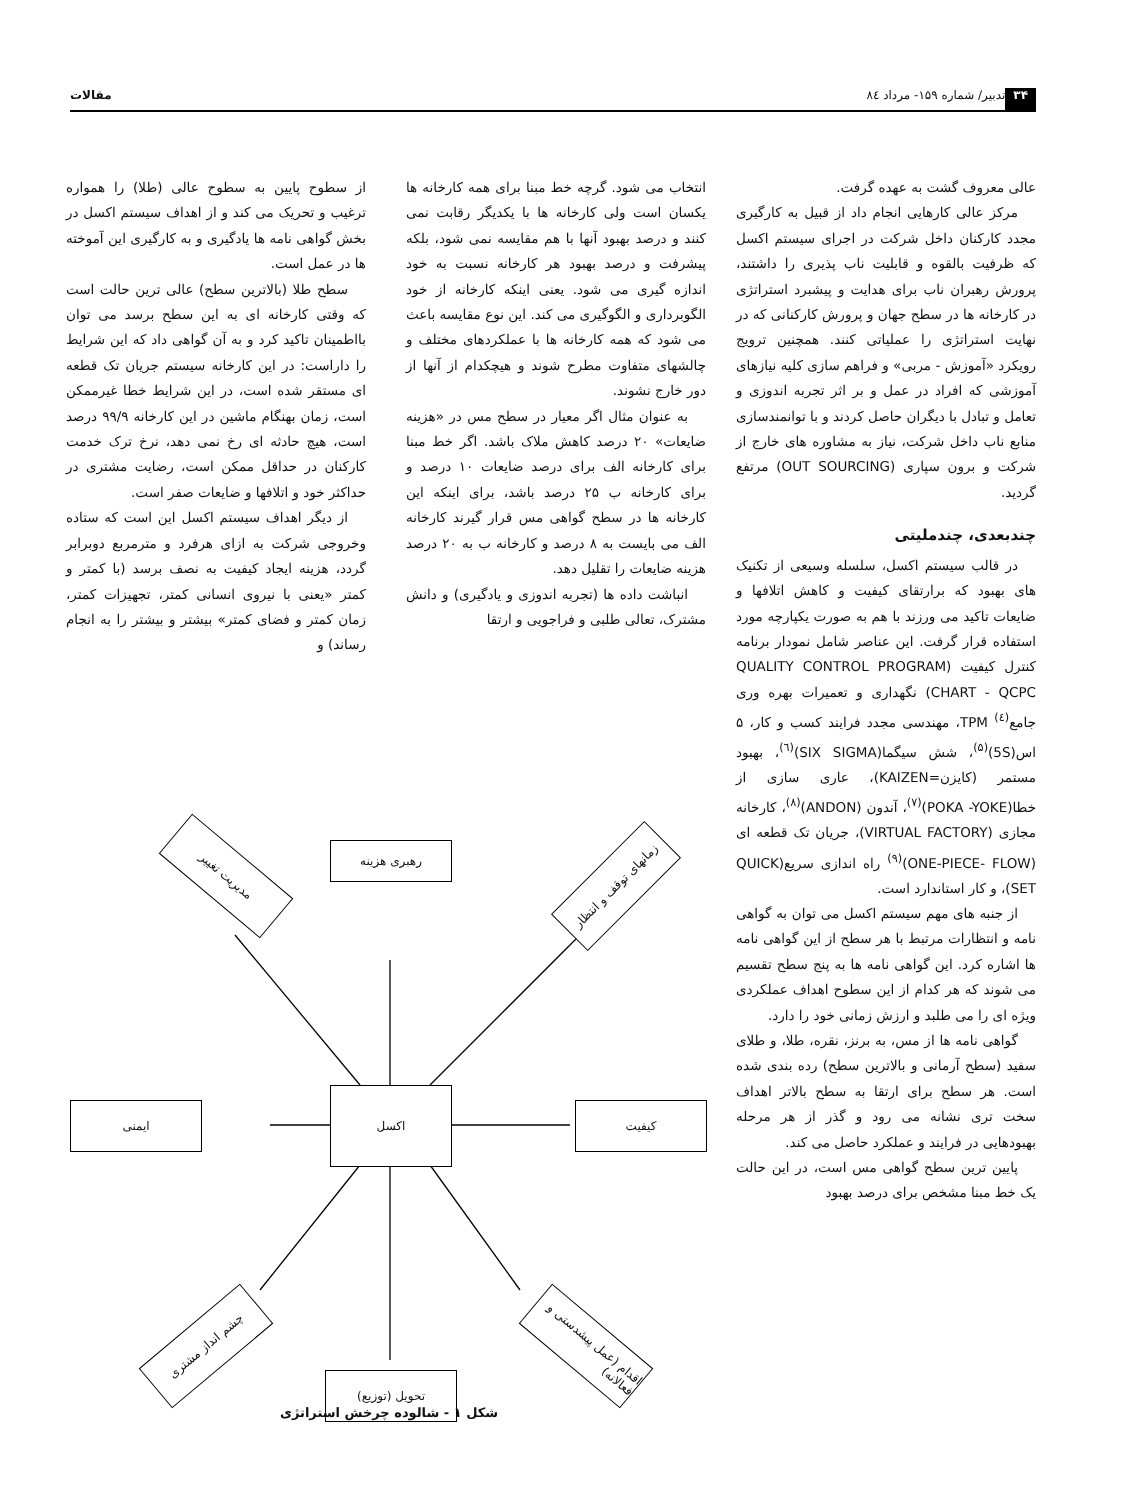۳۴ تدبیر/ شماره ۱۵۹- مرداد ۸٤ مقالات
عالی معروف گشت به عهده گرفت.
مرکز عالی کارهایی انجام داد از قبیل به کارگیری مجدد کارکنان داخل شرکت در اجرای سیستم اکسل که ظرفیت بالقوه و قابلیت ناب پذیری را داشتند، پرورش رهبران ناب برای هدایت و پیشبرد استراتژی در کارخانه ها در سطح جهان و پرورش کارکنانی که در نهایت استراتژی را عملیاتی کنند. همچنین ترویج رویکرد «آموزش - مربی» و فراهم سازی کلیه نیازهای آموزشی که افراد در عمل و بر اثر تجربه اندوزی و تعامل و تبادل با دیگران حاصل کردند و با توانمندسازی منابع ناب داخل شرکت، نیاز به مشاوره های خارج از شرکت و برون سپاری (OUT SOURCING) مرتفع گردید.
چندبعدی، چندملیتی
در قالب سیستم اکسل، سلسله وسیعی از تکنیک های بهبود که برارتقای کیفیت و کاهش اتلافها و ضایعات تاکید می ورزند با هم به صورت یکپارچه مورد استفاده قرار گرفت. این عناصر شامل نمودار برنامه کنترل کیفیت (QUALITY CONTROL PROGRAM CHART - QCPC) نگهداری و تعمیرات بهره وری جامع<sup>(٤)</sup> TPM، مهندسی مجدد فرایند کسب و کار، ۵ اس(5S)<sup>(۵)</sup>، شش سیگما(SIX SIGMA)<sup>(٦)</sup>، بهبود مستمر (کایزن=KAIZEN)، عاری سازی از خطا(POKA -YOKE)<sup>(۷)</sup>، آندون (ANDON)<sup>(۸)</sup>، کارخانه مجازی (VIRTUAL FACTORY)، جریان تک قطعه ای (ONE-PIECE- FLOW)<sup>(۹)</sup> راه اندازی سریع(QUICK SET)، و کار استاندارد است.
از جنبه های مهم سیستم اکسل می توان به گواهی نامه و انتظارات مرتبط با هر سطح از این گواهی نامه ها اشاره کرد. این گواهی نامه ها به پنج سطح تقسیم می شوند که هر کدام از این سطوح اهداف عملکردی ویژه ای را می طلبد و ارزش زمانی خود را دارد.
گواهی نامه ها از مس، به برنز، نقره، طلا، و طلای سفید (سطح آرمانی و بالاترین سطح) رده بندی شده است. هر سطح برای ارتقا به سطح بالاتر اهداف سخت تری نشانه می رود و گذر از هر مرحله بهبودهایی در فرایند و عملکرد حاصل می کند.
پایین ترین سطح گواهی مس است، در این حالت یک خط مبنا مشخص برای درصد بهبود
انتخاب می شود. گرچه خط مبنا برای همه کارخانه ها یکسان است ولی کارخانه ها با یکدیگر رقابت نمی کنند و درصد بهبود آنها با هم مقایسه نمی شود، بلکه پیشرفت و درصد بهبود هر کارخانه نسبت به خود اندازه گیری می شود. یعنی اینکه کارخانه از خود الگوبرداری و الگوگیری می کند. این نوع مقایسه باعث می شود که همه کارخانه ها با عملکردهای مختلف و چالشهای متفاوت مطرح شوند و هیچکدام از آنها از دور خارج نشوند.
به عنوان مثال اگر معیار در سطح مس در «هزینه ضایعات» ۲۰ درصد کاهش ملاک باشد. اگر خط مبنا برای کارخانه الف برای درصد ضایعات ۱۰ درصد و برای کارخانه ب ۲۵ درصد باشد، برای اینکه این کارخانه ها در سطح گواهی مس قرار گیرند کارخانه الف می بایست به ۸ درصد و کارخانه ب به ۲۰ درصد هزینه ضایعات را تقلیل دهد.
انباشت داده ها (تجربه اندوزی و یادگیری) و دانش مشترک، تعالی طلبی و فراجویی و ارتقا
از سطوح پایین به سطوح عالی (طلا) را همواره ترغیب و تحریک می کند و از اهداف سیستم اکسل در بخش گواهی نامه ها یادگیری و به کارگیری این آموخته ها در عمل است.
سطح طلا (بالاترین سطح) عالی ترین حالت است که وقتی کارخانه ای به این سطح برسد می توان بااطمینان تاکید کرد و به آن گواهی داد که این شرایط را داراست: در این کارخانه سیستم جریان تک قطعه ای مستقر شده است، در این شرایط خطا غیرممکن است، زمان بهنگام ماشین در این کارخانه ۹۹/۹ درصد است، هیچ حادثه ای رخ نمی دهد، نرخ ترک خدمت کارکنان در حداقل ممکن است، رضایت مشتری در حداکثر خود و اتلافها و ضایعات صفر است.
از دیگر اهداف سیستم اکسل این است که ستاده وخروجی شرکت به ازای هرفرد و مترمربع دوبرابر گردد، هزینه ایجاد کیفیت به نصف برسد (با کمتر و کمتر «یعنی با نیروی انسانی کمتر، تجهیزات کمتر، زمان کمتر و فضای کمتر» بیشتر و بیشتر را به انجام رساند) و
اکسل
رهبری هزینه
ایمنی کیفیت
تحویل (توزیع)
مدیریت تغییر
زمانهای توقف و انتظار
چشم انداز مشتری
اقدام (عمل پیشدستی و فعالانه)
شکل ۱ - شالوده چرخش استراتژی